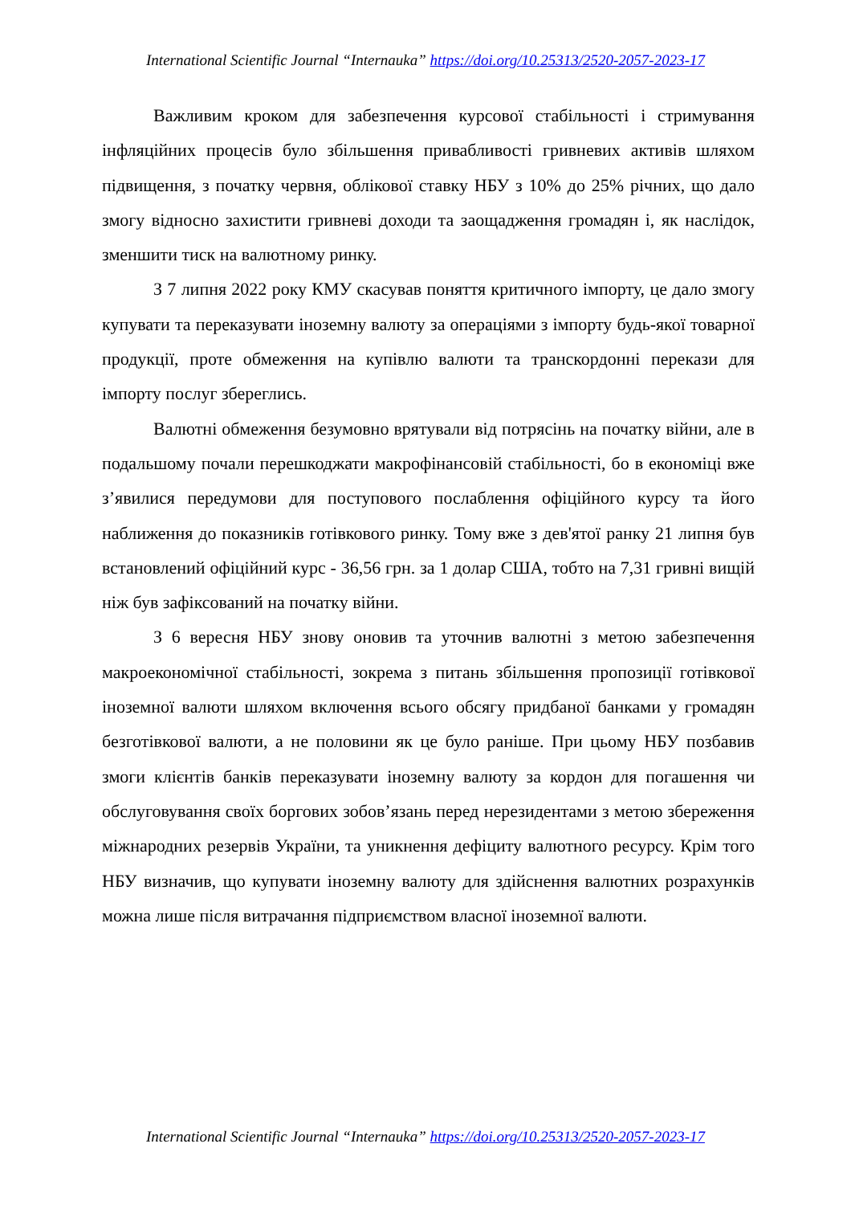International Scientific Journal “Internauka” https://doi.org/10.25313/2520-2057-2023-17
Важливим кроком для забезпечення курсової стабільності і стримування інфляційних процесів було збільшення привабливості гривневих активів шляхом підвищення, з початку червня, облікової ставку НБУ з 10% до 25% річних, що дало змогу відносно захистити гривневі доходи та заощадження громадян і, як наслідок, зменшити тиск на валютному ринку.
З 7 липня 2022 року КМУ скасував поняття критичного імпорту, це дало змогу купувати та переказувати іноземну валюту за операціями з імпорту будь-якої товарної продукції, проте обмеження на купівлю валюти та транскордонні перекази для імпорту послуг збереглись.
Валютні обмеження безумовно врятували від потрясінь на початку війни, але в подальшому почали перешкоджати макрофінансовій стабільності, бо в економіці вже з’явилися передумови для поступового послаблення офіційного курсу та його наближення до показників готівкового ринку. Тому вже з дев'ятої ранку 21 липня був встановлений офіційний курс - 36,56 грн. за 1 долар США, тобто на 7,31 гривні вищій ніж був зафіксований на початку війни.
З 6 вересня НБУ знову оновив та уточнив валютні з метою забезпечення макроекономічної стабільності, зокрема з питань збільшення пропозиції готівкової іноземної валюти шляхом включення всього обсягу придбаної банками у громадян безготівкової валюти, а не половини як це було раніше. При цьому НБУ позбавив змоги клієнтів банків переказувати іноземну валюту за кордон для погашення чи обслуговування своїх боргових зобов’язань перед нерезидентами з метою збереження міжнародних резервів України, та уникнення дефіциту валютного ресурсу. Крім того НБУ визначив, що купувати іноземну валюту для здійснення валютних розрахунків можна лише після витрачання підприємством власної іноземної валюти.
International Scientific Journal “Internauka” https://doi.org/10.25313/2520-2057-2023-17